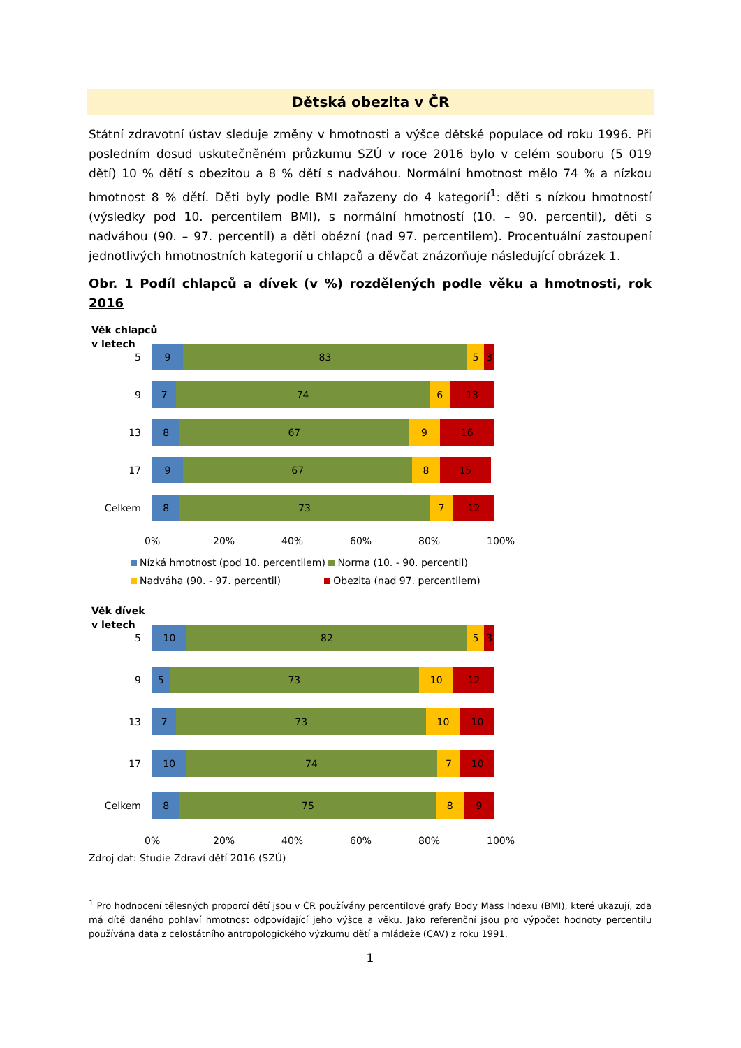Dětská obezita v ČR
Státní zdravotní ústav sleduje změny v hmotnosti a výšce dětské populace od roku 1996. Při posledním dosud uskutečněném průzkumu SZÚ v roce 2016 bylo v celém souboru (5 019 dětí) 10 % dětí s obezitou a 8 % dětí s nadváhou. Normální hmotnost mělo 74 % a nízkou hmotnost 8 % dětí. Děti byly podle BMI zařazeny do 4 kategorií<sup>1</sup>: děti s nízkou hmotností (výsledky pod 10. percentilem BMI), s normální hmotností (10. – 90. percentil), děti s nadváhou (90. – 97. percentil) a děti obézní (nad 97. percentilem). Procentuální zastoupení jednotlivých hmotnostních kategorií u chlapců a děvčat znázorňuje následující obrázek 1.
Obr. 1 Podíl chlapců a dívek (v %) rozdělených podle věku a hmotnosti, rok 2016
Věk chlapců
v letech
5
9 83 5 3
9
7 74 6 13
13
8 67 9 16
17
9 67 8 15
Celkem
8 73 7 12
0% 20% 40% 60% 80% 100%
Nízká hmotnost (pod 10. percentilem) Norma (10. - 90. percentil)
Nadváha (90. - 97. percentil) Obezita (nad 97. percentilem)
Věk dívek
v letech
5
10 82 5 3
9
5 73 10 12
13
7 73 10 10
17
10 74 7 10
Celkem
8 75 8 9
0% 20% 40% 60% 80% 100%
Zdroj dat: Studie Zdraví dětí 2016 (SZÚ)
<sup>1</sup> Pro hodnocení tělesných proporcí dětí jsou v ČR používány percentilové grafy Body Mass Indexu (BMI), které ukazují, zda má dítě daného pohlaví hmotnost odpovídající jeho výšce a věku. Jako referenční jsou pro výpočet hodnoty percentilu používána data z celostátního antropologického výzkumu dětí a mládeže (CAV) z roku 1991.
1